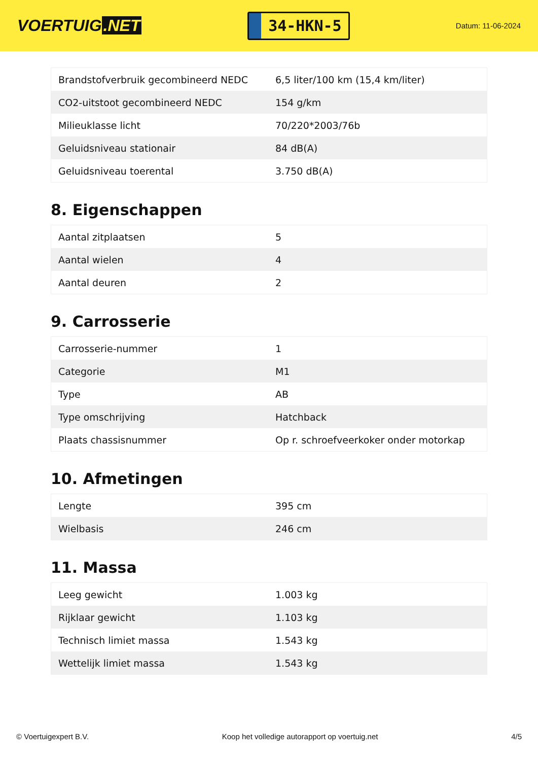VOERTUIG.NET
34-HKN-5
Datum: 11-06-2024
| Brandstofverbruik gecombineerd NEDC | 6,5 liter/100 km (15,4 km/liter) |
| CO2-uitstoot gecombineerd NEDC | 154 g/km |
| Milieuklasse licht | 70/220*2003/76b |
| Geluidsniveau stationair | 84 dB(A) |
| Geluidsniveau toerental | 3.750 dB(A) |
8. Eigenschappen
| Aantal zitplaatsen | 5 |
| Aantal wielen | 4 |
| Aantal deuren | 2 |
9. Carrosserie
| Carrosserie-nummer | 1 |
| Categorie | M1 |
| Type | AB |
| Type omschrijving | Hatchback |
| Plaats chassisnummer | Op r. schroefveerkoker onder motorkap |
10. Afmetingen
| Lengte | 395 cm |
| Wielbasis | 246 cm |
11. Massa
| Leeg gewicht | 1.003 kg |
| Rijklaar gewicht | 1.103 kg |
| Technisch limiet massa | 1.543 kg |
| Wettelijk limiet massa | 1.543 kg |
© Voertuigexpert B.V. Koop het volledige autorapport op voertuig.net 4/5